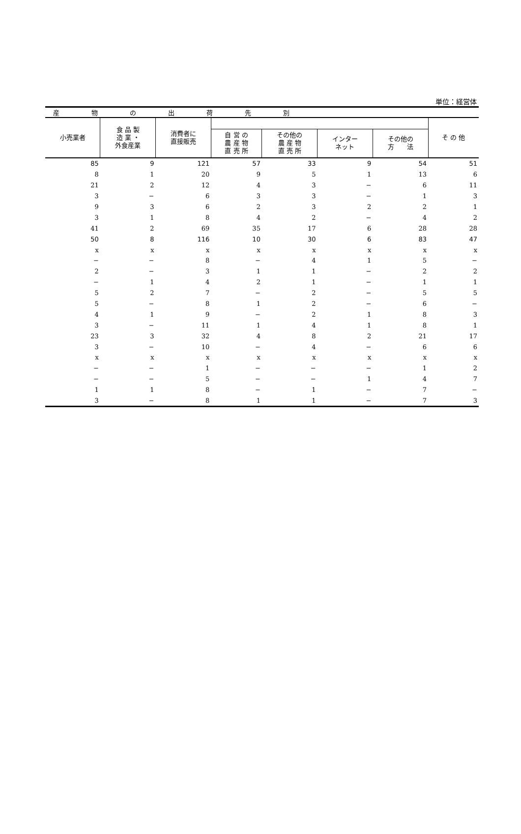単位：経営体
| 産 物 の 出 荷 先 別 | | | | | | | |
| 小売業者 | 食 品 製 造 業 ・ 外食産業 | 消費者に 直接販売 | | | | | そ の 他 |
| | | | 自 営 の 農 産 物 直 売 所 | その他の 農 産 物 直 売 所 | インター ネット | その他の 方 法 | |
| 85 | 9 | 121 | 57 | 33 | 9 | 54 | 51 |
| 8 | 1 | 20 | 9 | 5 | 1 | 13 | 6 |
| 21 | 2 | 12 | 4 | 3 | − | 6 | 11 |
| 3 | − | 6 | 3 | 3 | − | 1 | 3 |
| 9 | 3 | 6 | 2 | 3 | 2 | 2 | 1 |
| 3 | 1 | 8 | 4 | 2 | − | 4 | 2 |
| 41 | 2 | 69 | 35 | 17 | 6 | 28 | 28 |
| 50 | 8 | 116 | 10 | 30 | 6 | 83 | 47 |
| x | x | x | x | x | x | x | x |
| − | − | 8 | − | 4 | 1 | 5 | − |
| 2 | − | 3 | 1 | 1 | − | 2 | 2 |
| − | 1 | 4 | 2 | 1 | − | 1 | 1 |
| 5 | 2 | 7 | − | 2 | − | 5 | 5 |
| 5 | − | 8 | 1 | 2 | − | 6 | − |
| 4 | 1 | 9 | − | 2 | 1 | 8 | 3 |
| 3 | − | 11 | 1 | 4 | 1 | 8 | 1 |
| 23 | 3 | 32 | 4 | 8 | 2 | 21 | 17 |
| 3 | − | 10 | − | 4 | − | 6 | 6 |
| x | x | x | x | x | x | x | x |
| − | − | 1 | − | − | − | 1 | 2 |
| − | − | 5 | − | − | 1 | 4 | 7 |
| 1 | 1 | 8 | − | 1 | − | 7 | − |
| 3 | − | 8 | 1 | 1 | − | 7 | 3 |